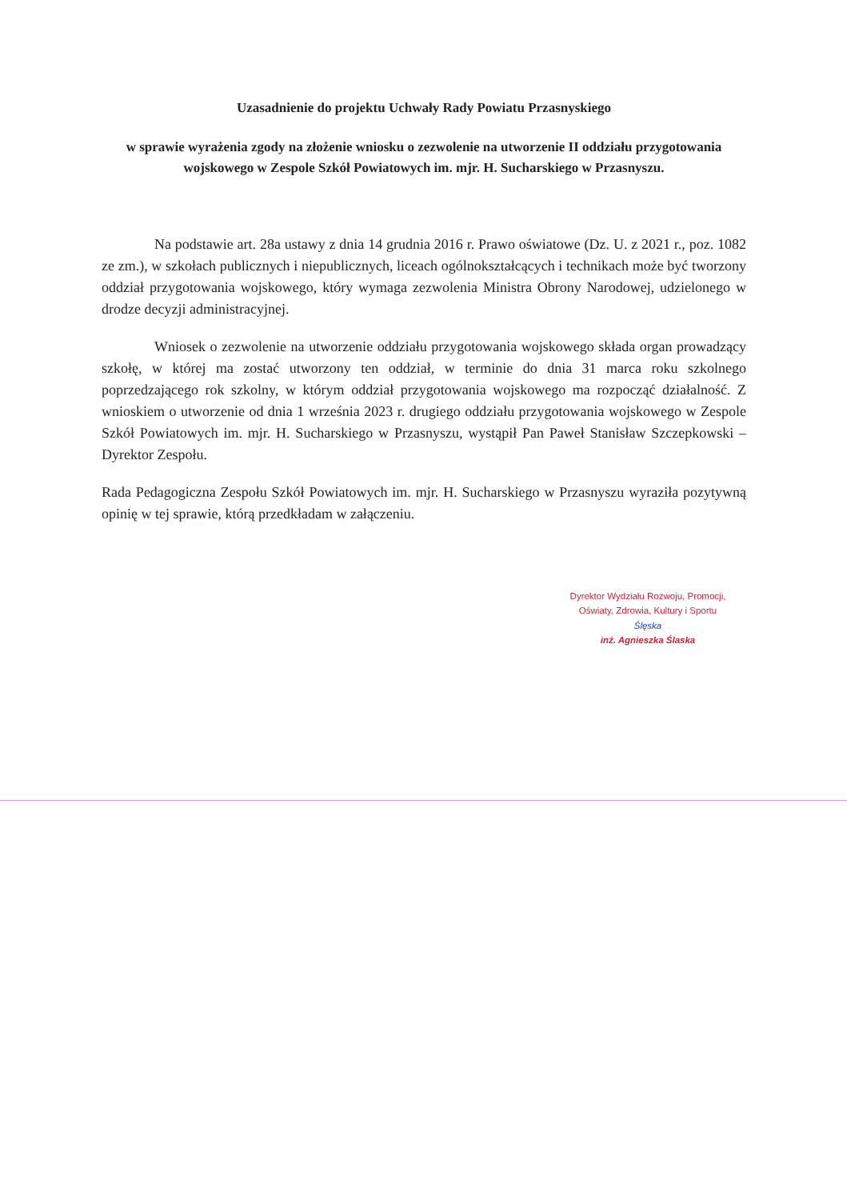Uzasadnienie do projektu Uchwały Rady Powiatu Przasnyskiego
w sprawie wyrażenia zgody na złożenie wniosku o zezwolenie na utworzenie II oddziału przygotowania wojskowego w Zespole Szkół Powiatowych im. mjr. H. Sucharskiego w Przasnyszu.
Na podstawie art. 28a ustawy z dnia 14 grudnia 2016 r. Prawo oświatowe (Dz. U. z 2021 r., poz. 1082 ze zm.), w szkołach publicznych i niepublicznych, liceach ogólnokształcących i technikach może być tworzony oddział przygotowania wojskowego, który wymaga zezwolenia Ministra Obrony Narodowej, udzielonego w drodze decyzji administracyjnej.
Wniosek o zezwolenie na utworzenie oddziału przygotowania wojskowego składa organ prowadzący szkołę, w której ma zostać utworzony ten oddział, w terminie do dnia 31 marca roku szkolnego poprzedzającego rok szkolny, w którym oddział przygotowania wojskowego ma rozpocząć działalność. Z wnioskiem o utworzenie od dnia 1 września 2023 r. drugiego oddziału przygotowania wojskowego w Zespole Szkół Powiatowych im. mjr. H. Sucharskiego w Przasnyszu, wystąpił Pan Paweł Stanisław Szczepkowski – Dyrektor Zespołu.
Rada Pedagogiczna Zespołu Szkół Powiatowych im. mjr. H. Sucharskiego w Przasnyszu wyraziła pozytywną opinię w tej sprawie, którą przedkładam w załączeniu.
Dyrektor Wydziału Rozwoju, Promocji,
Oświaty, Zdrowia, Kultury i Sportu
Ślęska
inż. Agnieszka Ślaska